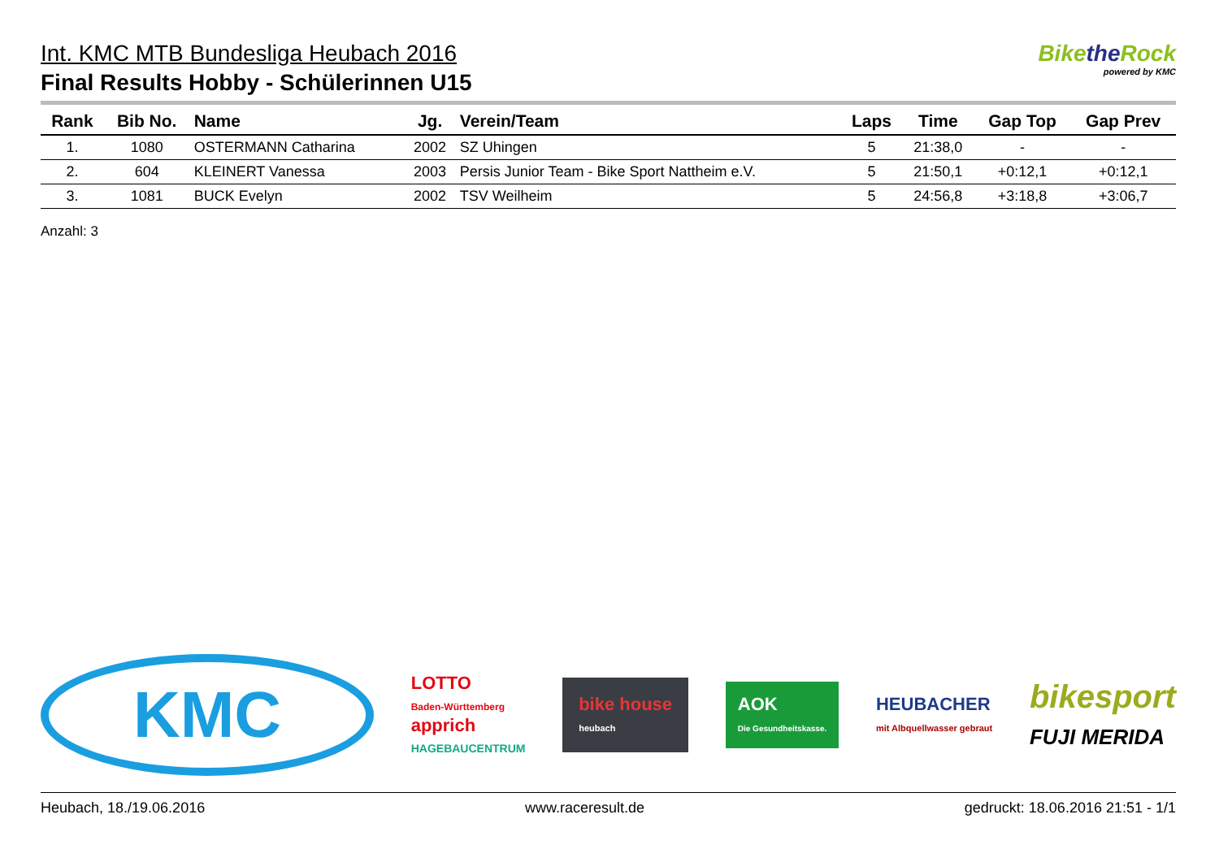Int. KMC MTB Bundesliga Heubach 2016
Final Results Hobby - Schülerinnen U15
Bikethe Rock
powered by KMC
| Rank | Bib No. | Name | Jg. | Verein/Team | Laps | Time | Gap Top | Gap Prev |
| --- | --- | --- | --- | --- | --- | --- | --- | --- |
| 1. | 1080 | OSTERMANN Catharina | 2002 | SZ Uhingen | 5 | 21:38,0 | - | - |
| 2. | 604 | KLEINERT Vanessa | 2003 | Persis Junior Team - Bike Sport Nattheim e.V. | 5 | 21:50,1 | +0:12,1 | +0:12,1 |
| 3. | 1081 | BUCK Evelyn | 2002 | TSV Weilheim | 5 | 24:56,8 | +3:18,8 | +3:06,7 |
Anzahl: 3
KMC
LOTTO
Baden-Württemberg
apprich
HAGEBAUCENTRUM
bike house
heubach
AOK
Die Gesundheitskasse.
HEUBACHER
mit Albquellwasser gebraut
bikesport
FUJI MERIDA
Heubach, 18./19.06.2016 www.raceresult.de gedruckt: 18.06.2016 21:51 - 1/1